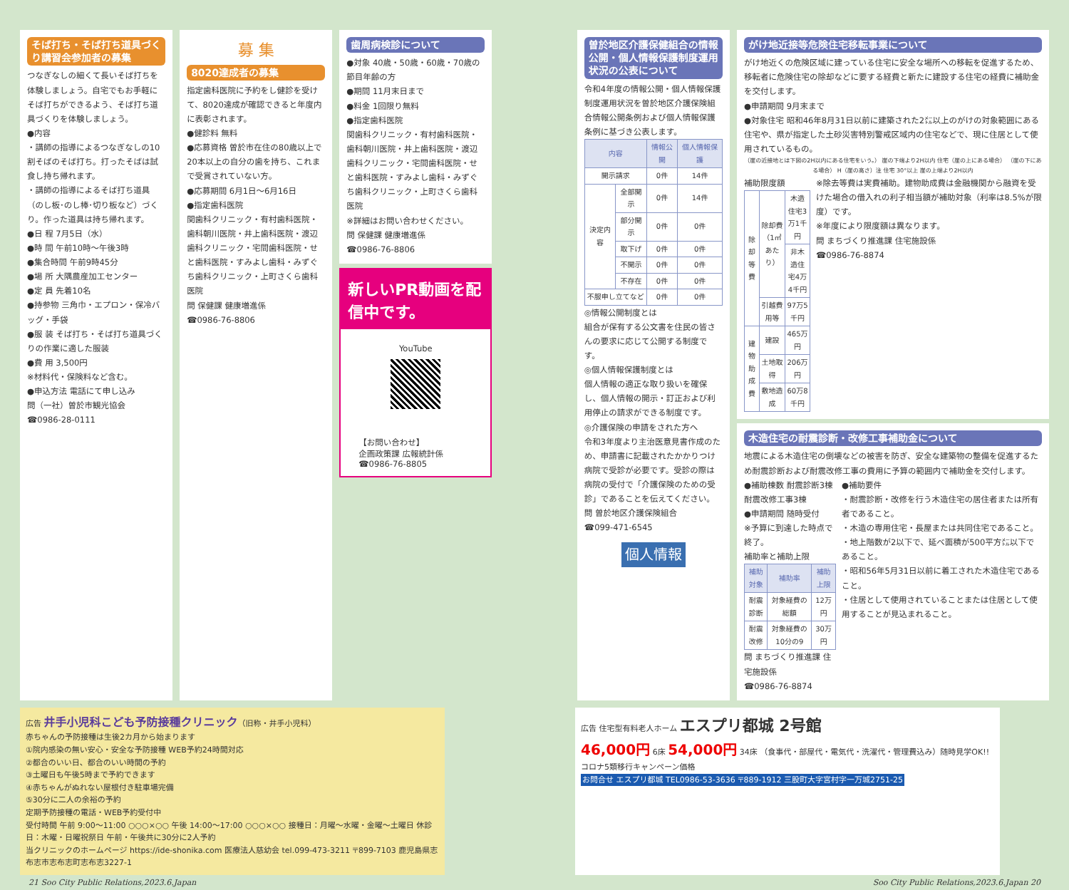そば打ち・そば打ち道具づくり講習会参加者の募集
つなぎなしの細くて長いそば打ちを体験しましょう。自宅でもお手軽にそば打ちができるよう、そば打ち道具づくりを体験しましょう。
●内容
・講師の指導によるつなぎなしの10割そばのそば打ち。打ったそばは試食し持ち帰れます。
・講師の指導によるそば打ち道具（のし板･のし棒･切り板など）づくり。作った道具は持ち帰れます。
●日 程 7月5日（水）
●時 間 午前10時～午後3時
●集合時間 午前9時45分
●場 所 大隅農産加工センター
●定 員 先着10名
●持参物 三角巾・エプロン・保冷バッグ・手袋
●服 装 そば打ち・そば打ち道具づくりの作業に適した服装
●費 用 3,500円
※材料代・保険料など含む。
●申込方法 電話にて申し込み
問（一社）曽於市観光協会
☎0986-28-0111
募 集
8020達成者の募集
指定歯科医院に予約をし健診を受けて、8020達成が確認できると年度内に表彰されます。
●健診料 無料
●応募資格 曽於市在住の80歳以上で20本以上の自分の歯を持ち、これまで受賞されていない方。
●応募期間 6月1日～6月16日
●指定歯科医院
関歯科クリニック・有村歯科医院・歯科朝川医院・井上歯科医院・渡辺歯科クリニック・宅間歯科医院・せと歯科医院・すみよし歯科・みずぐち歯科クリニック・上町さくら歯科医院
問 保健課 健康増進係
☎0986-76-8806
歯周病検診について
●対象 40歳・50歳・60歳・70歳の節目年齢の方
●期間 11月末日まで
●料金 1回限り無料
●指定歯科医院
関歯科クリニック・有村歯科医院・歯科朝川医院・井上歯科医院・渡辺歯科クリニック・宅間歯科医院・せと歯科医院・すみよし歯科・みずぐち歯科クリニック・上町さくら歯科医院
※詳細はお問い合わせください。
問 保健課 健康増進係
☎0986-76-8806
新しいPR動画を配信中です。
YouTube
【お問い合わせ】
企画政策課 広報統計係
☎0986-76-8805
曽於地区介護保健組合の情報公開・個人情報保護制度運用状況の公表について
令和4年度の情報公開・個人情報保護制度運用状況を曽於地区介護保険組合情報公開条例および個人情報保護条例に基づき公表します。
| 内容 | | 情報公開 | 個人情報保護 |
| --- | --- | --- | --- |
| 開示請求 | | 0件 | 14件 |
| 決定内容 | 全部開示 | 0件 | 14件 |
| | 部分開示 | 0件 | 0件 |
| | 取下げ | 0件 | 0件 |
| | 不開示 | 0件 | 0件 |
| | 不存在 | 0件 | 0件 |
| 不服申し立てなど | | 0件 | 0件 |
◎情報公開制度とは
組合が保有する公文書を住民の皆さんの要求に応じて公開する制度です。
◎個人情報保護制度とは
個人情報の適正な取り扱いを確保し、個人情報の開示・訂正および利用停止の請求ができる制度です。
◎介護保険の申請をされた方へ
令和3年度より主治医意見書作成のため、申請書に記載されたかかりつけ病院で受診が必要です。受診の際は病院の受付で「介護保険のための受診」であることを伝えてください。
問 曽於地区介護保険組合
☎099-471-6545
個人情報
がけ地近接等危険住宅移転事業について
がけ地近くの危険区域に建っている住宅に安全な場所への移転を促進するため、移転者に危険住宅の除却などに要する経費と新たに建設する住宅の経費に補助金を交付します。
●申請期間 9月末まで
●対象住宅 昭和46年8月31日以前に建築された2㍍以上のがけの対象範囲にある住宅や、県が指定した土砂災害特別警戒区域内の住宅などで、現に住居として使用されているもの。
（崖の近接地とは下図の2H以内にある住宅をいう。） 崖の下端より2H以内 住宅（崖の上にある場合） （崖の下にある場合） H（崖の高さ）注 住宅 30°以上 崖の上端より2H以内
補助限度額
| 除却等費 | 除却費（1㎡あたり） | 木造住宅3万1千円 |
| | | 非木造住宅4万4千円 |
| | 引越費用等 | 97万5千円 |
| 建物助成費 | 建設 | 465万円 |
| | 土地取得 | 206万円 |
| | 敷地造成 | 60万8千円 |
※除去等費は実費補助。建物助成費は金融機関から融資を受けた場合の借入れの利子相当額が補助対象（利率は8.5%が限度）です。
※年度により限度額は異なります。
問 まちづくり推進課 住宅施設係
☎0986-76-8874
木造住宅の耐震診断・改修工事補助金について
地震による木造住宅の倒壊などの被害を防ぎ、安全な建築物の整備を促進するため耐震診断および耐震改修工事の費用に予算の範囲内で補助金を交付します。
●補助棟数 耐震診断3棟
耐震改修工事3棟
●申請期間 随時受付
※予算に到達した時点で終了。
補助率と補助上限
| 補助対象 | 補助率 | 補助上限 |
| --- | --- | --- |
| 耐震診断 | 対象経費の総額 | 12万円 |
| 耐震改修 | 対象経費の10分の9 | 30万円 |
問 まちづくり推進課 住宅施設係
☎0986-76-8874
●補助要件
・耐震診断・改修を行う木造住宅の居住者または所有者であること。
・木造の専用住宅・長屋または共同住宅であること。
・地上階数が2以下で、延べ面積が500平方㍍以下であること。
・昭和56年5月31日以前に着工された木造住宅であること。
・住居として使用されていることまたは住居として使用することが見込まれること。
広告 井手小児科こども予防接種クリニック（旧称・井手小児科）
赤ちゃんの予防接種は生後2カ月から始まります
①院内感染の無い安心・安全な予防接種 WEB予約24時間対応
②都合のいい日、都合のいい時間の予約
③土曜日も午後5時まで予約できます
④赤ちゃんがぬれない屋根付き駐車場完備
⑤30分に二人の余裕の予約
定期予防接種の電話・WEB予約受付中
受付時間 午前 9:00～11:00 ○○○×○○ 午後 14:00～17:00 ○○○×○○ 接種日：月曜～水曜・金曜～土曜日 休診日：木曜・日曜祝祭日 午前・午後共に30分に2人予約
当クリニックのホームページ https://ide-shonika.com 医療法人慈幼会 tel.099-473-3211 〒899-7103 鹿児島県志布志市志布志町志布志3227-1
広告 住宅型有料老人ホーム エスプリ都城 2号館
46,000円 6床 54,000円 34床 （食事代・部屋代・電気代・洗濯代・管理費込み）随時見学OK!! コロナ5類移行キャンペーン価格
お問合せ エスプリ都城 TEL0986-53-3636 〒889-1912 三股町大字宮村字一万城2751-25
21 Soo City Public Relations,2023.6.Japan Soo City Public Relations,2023.6.Japan 20